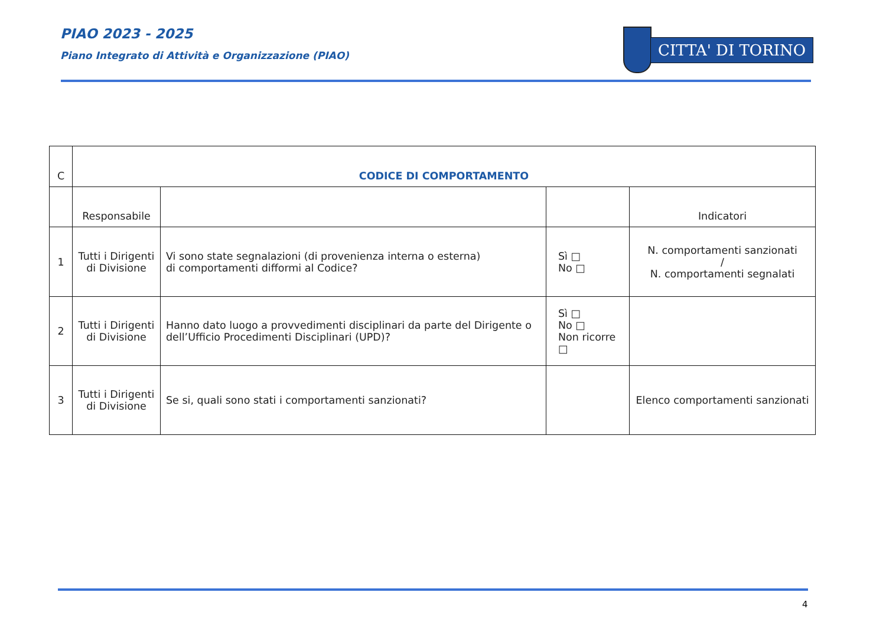PIAO 2023 - 2025
Piano Integrato di Attività e Organizzazione (PIAO)
CITTA' DI TORINO
| C | CODICE DI COMPORTAMENTO | | | |
| | Responsabile | | | Indicatori |
| 1 | Tutti i Dirigenti di Divisione | Vi sono state segnalazioni (di provenienza interna o esterna) di comportamenti difformi al Codice? | Sì □ No □ | N. comportamenti sanzionati / N. comportamenti segnalati |
| 2 | Tutti i Dirigenti di Divisione | Hanno dato luogo a provvedimenti disciplinari da parte del Dirigente o dell’Ufficio Procedimenti Disciplinari (UPD)? | Sì □ No □ Non ricorre □ | |
| 3 | Tutti i Dirigenti di Divisione | Se si, quali sono stati i comportamenti sanzionati? | | Elenco comportamenti sanzionati |
4